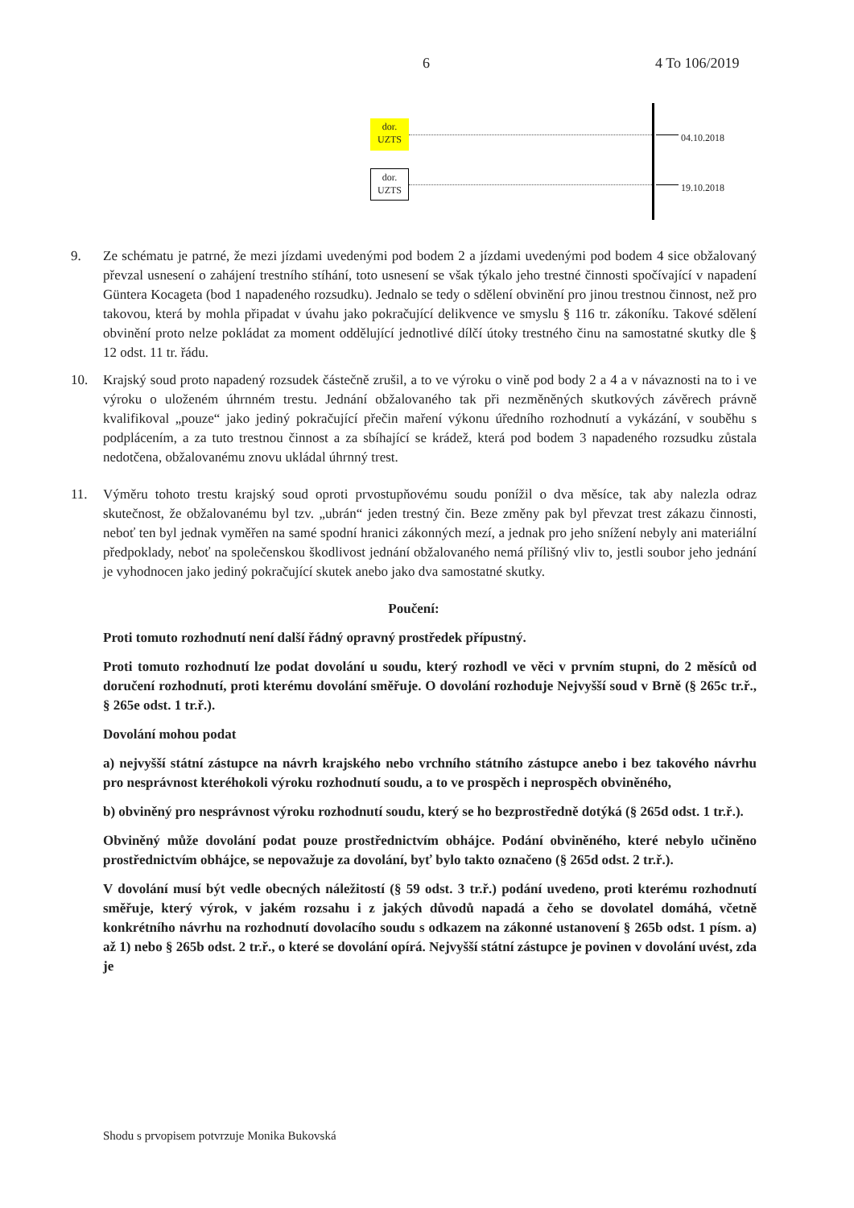6 4 To 106/2019
dor.
UZTS
04.10.2018
dor.
UZTS
19.10.2018
9. Ze schématu je patrné, že mezi jízdami uvedenými pod bodem 2 a jízdami uvedenými pod bodem 4 sice obžalovaný převzal usnesení o zahájení trestního stíhání, toto usnesení se však týkalo jeho trestné činnosti spočívající v napadení Güntera Kocageta (bod 1 napadeného rozsudku). Jednalo se tedy o sdělení obvinění pro jinou trestnou činnost, než pro takovou, která by mohla připadat v úvahu jako pokračující delikvence ve smyslu § 116 tr. zákoníku. Takové sdělení obvinění proto nelze pokládat za moment oddělující jednotlivé dílčí útoky trestného činu na samostatné skutky dle § 12 odst. 11 tr. řádu.
10. Krajský soud proto napadený rozsudek částečně zrušil, a to ve výroku o vině pod body 2 a 4 a v návaznosti na to i ve výroku o uloženém úhrnném trestu. Jednání obžalovaného tak při nezměněných skutkových závěrech právně kvalifikoval „pouze“ jako jediný pokračující přečin maření výkonu úředního rozhodnutí a vykázání, v souběhu s podplácením, a za tuto trestnou činnost a za sbíhající se krádež, která pod bodem 3 napadeného rozsudku zůstala nedotčena, obžalovanému znovu ukládal úhrnný trest.
11. Výměru tohoto trestu krajský soud oproti prvostupňovému soudu ponížil o dva měsíce, tak aby nalezla odraz skutečnost, že obžalovanému byl tzv. „ubrán“ jeden trestný čin. Beze změny pak byl převzat trest zákazu činnosti, neboť ten byl jednak vyměřen na samé spodní hranici zákonných mezí, a jednak pro jeho snížení nebyly ani materiální předpoklady, neboť na společenskou škodlivost jednání obžalovaného nemá přílišný vliv to, jestli soubor jeho jednání je vyhodnocen jako jediný pokračující skutek anebo jako dva samostatné skutky.
Poučení:
Proti tomuto rozhodnutí není další řádný opravný prostředek přípustný.
Proti tomuto rozhodnutí lze podat dovolání u soudu, který rozhodl ve věci v prvním stupni, do 2 měsíců od doručení rozhodnutí, proti kterému dovolání směřuje. O dovolání rozhoduje Nejvyšší soud v Brně (§ 265c tr.ř., § 265e odst. 1 tr.ř.).
Dovolání mohou podat
a) nejvyšší státní zástupce na návrh krajského nebo vrchního státního zástupce anebo i bez takového návrhu pro nesprávnost kteréhokoli výroku rozhodnutí soudu, a to ve prospěch i neprospěch obviněného,
b) obviněný pro nesprávnost výroku rozhodnutí soudu, který se ho bezprostředně dotýká (§ 265d odst. 1 tr.ř.).
Obviněný může dovolání podat pouze prostřednictvím obhájce. Podání obviněného, které nebylo učiněno prostřednictvím obhájce, se nepovažuje za dovolání, byť bylo takto označeno (§ 265d odst. 2 tr.ř.).
V dovolání musí být vedle obecných náležitostí (§ 59 odst. 3 tr.ř.) podání uvedeno, proti kterému rozhodnutí směřuje, který výrok, v jakém rozsahu i z jakých důvodů napadá a čeho se dovolatel domáhá, včetně konkrétního návrhu na rozhodnutí dovolacího soudu s odkazem na zákonné ustanovení § 265b odst. 1 písm. a) až 1) nebo § 265b odst. 2 tr.ř., o které se dovolání opírá. Nejvyšší státní zástupce je povinen v dovolání uvést, zda je
Shodu s prvopisem potvrzuje Monika Bukovská